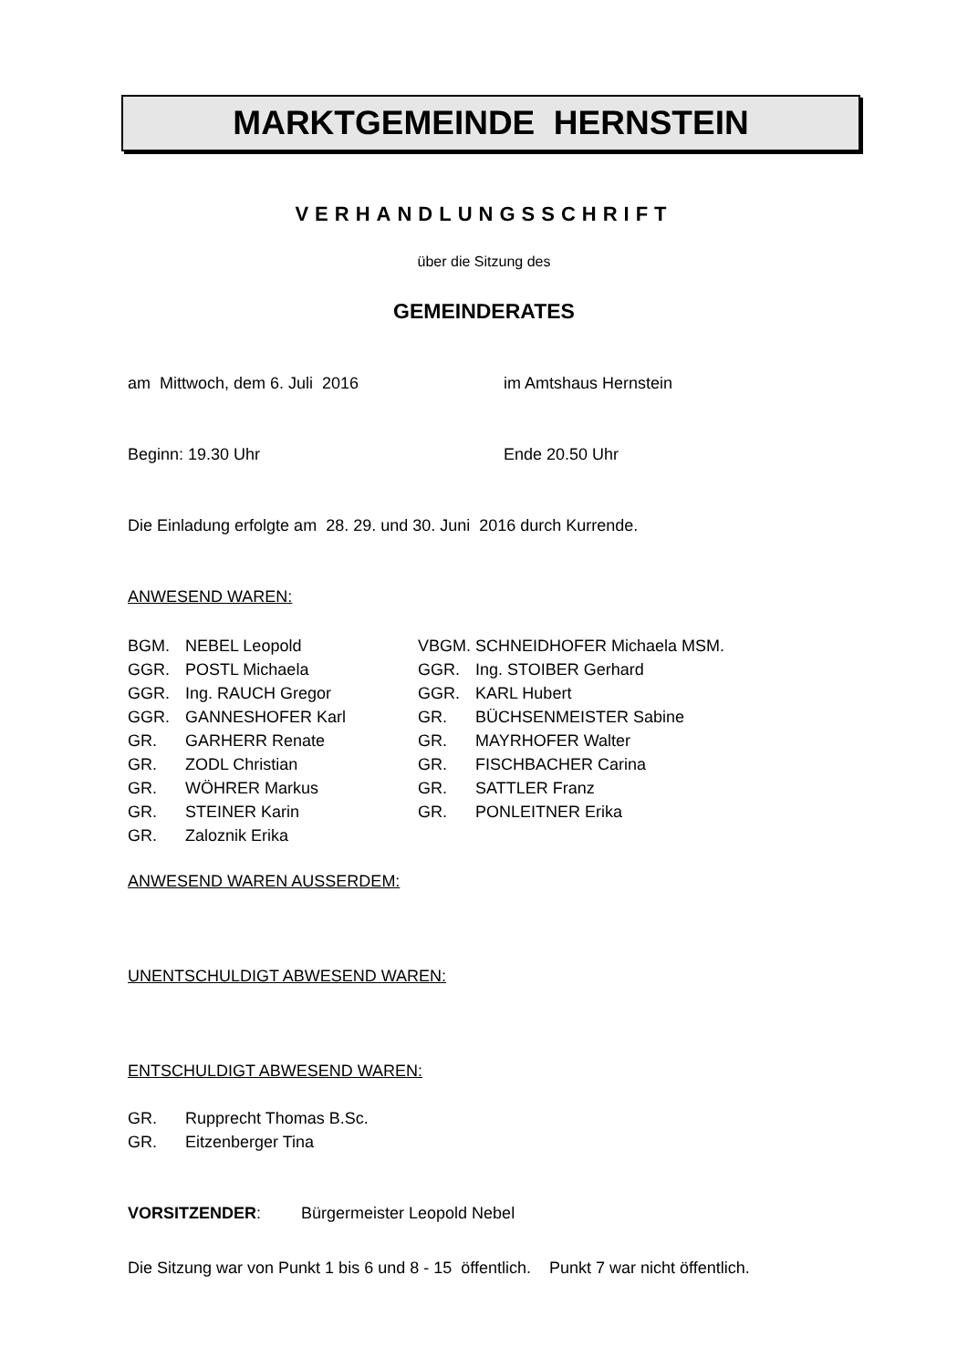MARKTGEMEINDE HERNSTEIN
VERHANDLUNGSSCHRIFT
über die Sitzung des
GEMEINDERATES
am Mittwoch, dem 6. Juli 2016 im Amtshaus Hernstein
Beginn: 19.30 Uhr Ende 20.50 Uhr
Die Einladung erfolgte am 28. 29. und 30. Juni 2016 durch Kurrende.
ANWESEND WAREN:
| BGM. | NEBEL Leopold | VBGM. SCHNEIDHOFER Michaela MSM. | |
| GGR. | POSTL Michaela | GGR. | Ing. STOIBER Gerhard |
| GGR. | Ing. RAUCH Gregor | GGR. | KARL Hubert |
| GGR. | GANNESHOFER Karl | GR. | BÜCHSENMEISTER Sabine |
| GR. | GARHERR Renate | GR. | MAYRHOFER Walter |
| GR. | ZODL Christian | GR. | FISCHBACHER Carina |
| GR. | WÖHRER Markus | GR. | SATTLER Franz |
| GR. | STEINER Karin | GR. | PONLEITNER Erika |
| GR. | Zaloznik Erika | | |
ANWESEND WAREN AUSSERDEM:
UNENTSCHULDIGT ABWESEND WAREN:
ENTSCHULDIGT ABWESEND WAREN:
| GR. | Rupprecht Thomas B.Sc. |
| GR. | Eitzenberger Tina |
VORSITZENDER: Bürgermeister Leopold Nebel
Die Sitzung war von Punkt 1 bis 6 und 8 - 15 öffentlich. Punkt 7 war nicht öffentlich.